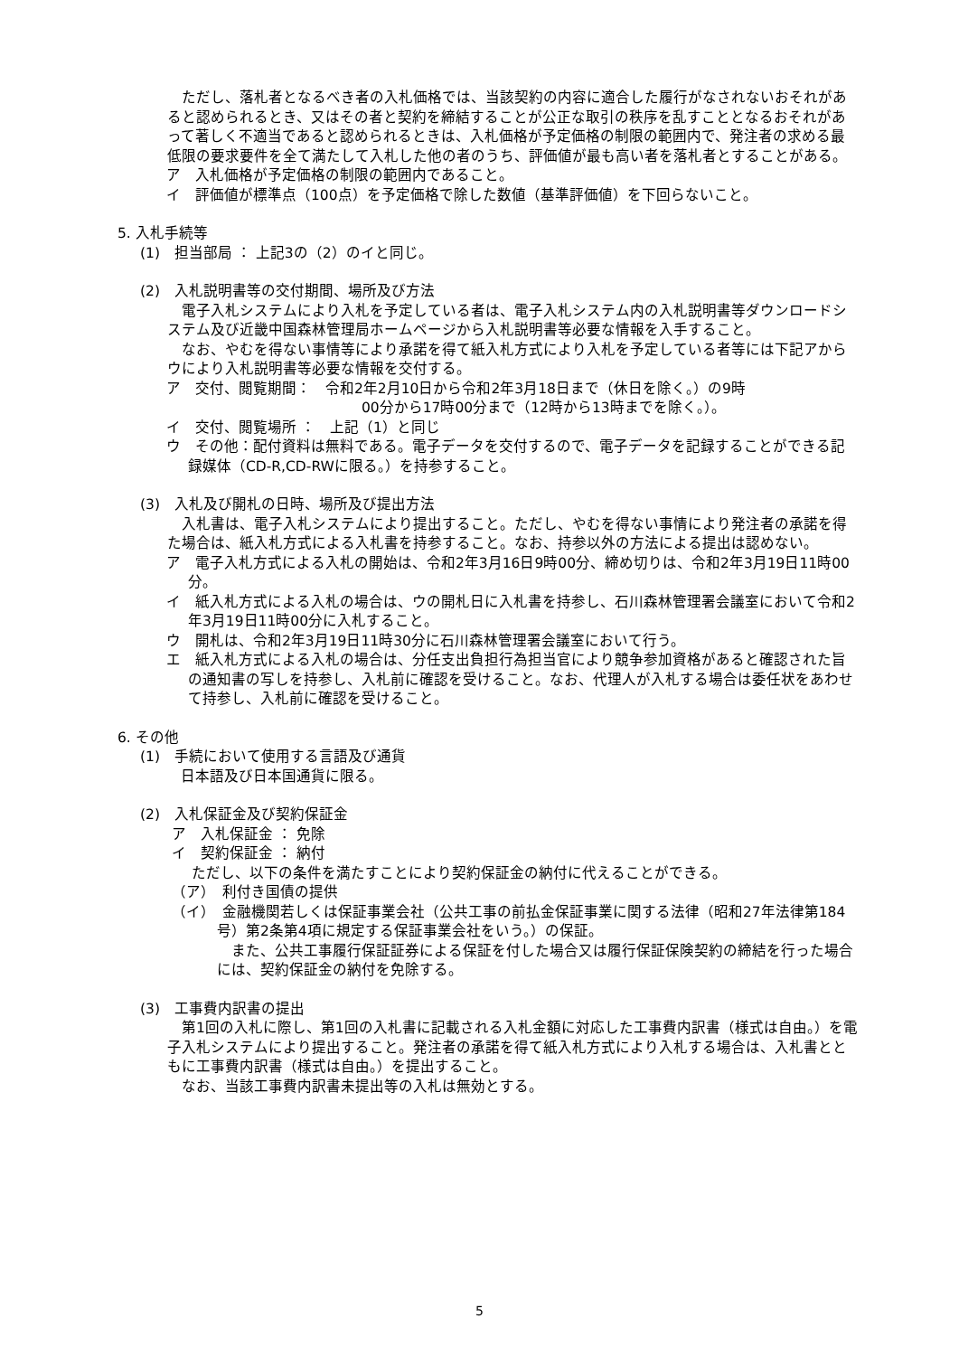ただし、落札者となるべき者の入札価格では、当該契約の内容に適合した履行がなされないおそれがあると認められるとき、又はその者と契約を締結することが公正な取引の秩序を乱すこととなるおそれがあって著しく不適当であると認められるときは、入札価格が予定価格の制限の範囲内で、発注者の求める最低限の要求要件を全て満たして入札した他の者のうち、評価値が最も高い者を落札者とすることがある。
ア　入札価格が予定価格の制限の範囲内であること。
イ　評価値が標準点（100点）を予定価格で除した数値（基準評価値）を下回らないこと。
5. 入札手続等
(1)　担当部局 ： 上記3の（2）のイと同じ。
(2)　入札説明書等の交付期間、場所及び方法
　電子入札システムにより入札を予定している者は、電子入札システム内の入札説明書等ダウンロードシステム及び近畿中国森林管理局ホームページから入札説明書等必要な情報を入手すること。
　なお、やむを得ない事情等により承諾を得て紙入札方式により入札を予定している者等には下記アからウにより入札説明書等必要な情報を交付する。
ア　交付、閲覧期間：　令和2年2月10日から令和2年3月18日まで（休日を除く。）の9時
　　　　　　　　　　　　00分から17時00分まで（12時から13時までを除く。）。
イ　交付、閲覧場所 ：　上記（1）と同じ
ウ　その他：配付資料は無料である。電子データを交付するので、電子データを記録することができる記録媒体（CD-R,CD-RWに限る。）を持参すること。
(3)　入札及び開札の日時、場所及び提出方法
　入札書は、電子入札システムにより提出すること。ただし、やむを得ない事情により発注者の承諾を得た場合は、紙入札方式による入札書を持参すること。なお、持参以外の方法による提出は認めない。
ア　電子入札方式による入札の開始は、令和2年3月16日9時00分、締め切りは、令和2年3月19日11時00分。
イ　紙入札方式による入札の場合は、ウの開札日に入札書を持参し、石川森林管理署会議室において令和2年3月19日11時00分に入札すること。
ウ　開札は、令和2年3月19日11時30分に石川森林管理署会議室において行う。
エ　紙入札方式による入札の場合は、分任支出負担行為担当官により競争参加資格があると確認された旨の通知書の写しを持参し、入札前に確認を受けること。なお、代理人が入札する場合は委任状をあわせて持参し、入札前に確認を受けること。
6. その他
(1)　手続において使用する言語及び通貨
日本語及び日本国通貨に限る。
(2)　入札保証金及び契約保証金
ア　入札保証金 ： 免除
イ　契約保証金 ： 納付
ただし、以下の条件を満たすことにより契約保証金の納付に代えることができる。
（ア）　利付き国債の提供
（イ）　金融機関若しくは保証事業会社（公共工事の前払金保証事業に関する法律（昭和27年法律第184号）第2条第4項に規定する保証事業会社をいう。）の保証。
　また、公共工事履行保証証券による保証を付した場合又は履行保証保険契約の締結を行った場合には、契約保証金の納付を免除する。
(3)　工事費内訳書の提出
　第1回の入札に際し、第1回の入札書に記載される入札金額に対応した工事費内訳書（様式は自由。）を電子入札システムにより提出すること。発注者の承諾を得て紙入札方式により入札する場合は、入札書とともに工事費内訳書（様式は自由。）を提出すること。
　なお、当該工事費内訳書未提出等の入札は無効とする。
5